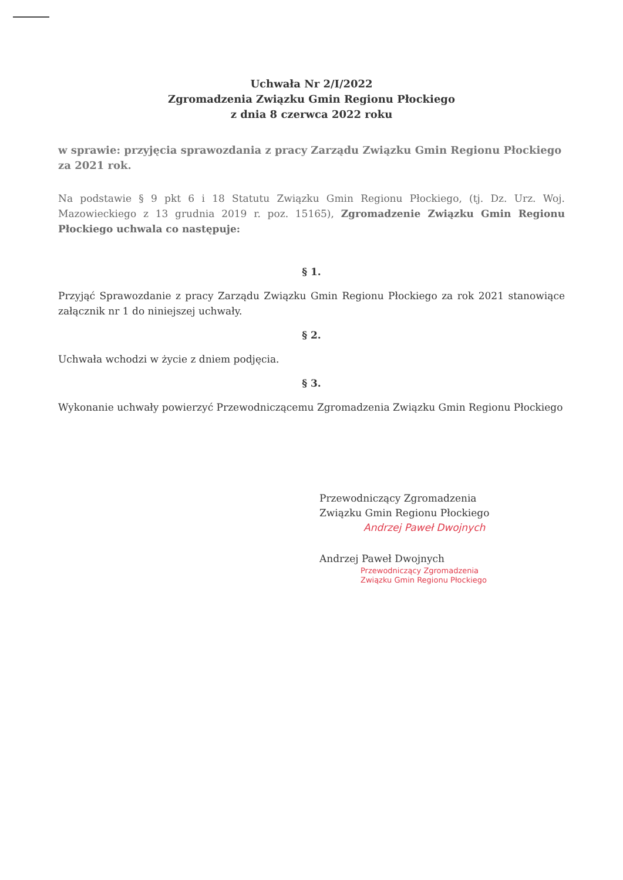Uchwała Nr 2/I/2022
Zgromadzenia Związku Gmin Regionu Płockiego
z dnia 8 czerwca 2022 roku
w sprawie: przyjęcia sprawozdania z pracy Zarządu Związku Gmin Regionu Płockiego za 2021 rok.
Na podstawie § 9 pkt 6 i 18 Statutu Związku Gmin Regionu Płockiego, (tj. Dz. Urz. Woj. Mazowieckiego z 13 grudnia 2019 r. poz. 15165), Zgromadzenie Związku Gmin Regionu Płockiego uchwala co następuje:
§ 1.
Przyjąć Sprawozdanie z pracy Zarządu Związku Gmin Regionu Płockiego za rok 2021 stanowiące załącznik nr 1 do niniejszej uchwały.
§ 2.
Uchwała wchodzi w życie z dniem podjęcia.
§ 3.
Wykonanie uchwały powierzyć Przewodniczącemu Zgromadzenia Związku Gmin Regionu Płockiego
Przewodniczący Zgromadzenia
Związku Gmin Regionu Płockiego
Andrzej Paweł Dwojnych
Andrzej Paweł Dwojnych
Przewodniczący Zgromadzenia
Związku Gmin Regionu Płockiego